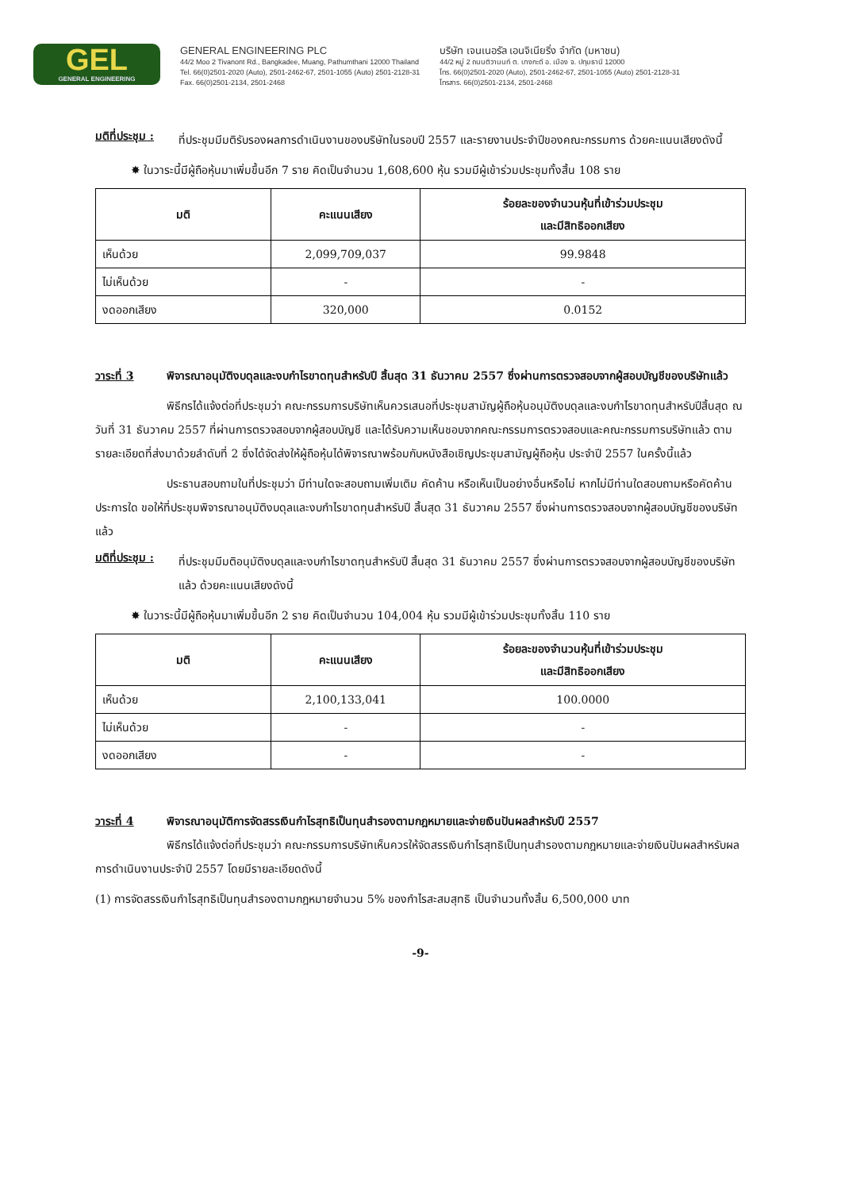GEL
GENERAL ENGINEERING
GENERAL ENGINEERING PLC
44/2 Moo 2 Tivanont Rd., Bangkadee, Muang, Pathumthani 12000 Thailand
Tel. 66(0)2501-2020 (Auto), 2501-2462-67, 2501-1055 (Auto) 2501-2128-31
Fax. 66(0)2501-2134, 2501-2468
บริษัท เจนเนอรัล เอนจิเนียริ่ง จำกัด (มหาชน)
44/2 หมู่ 2 ถนนติวานนท์ ต. บางกะดี อ. เมือง จ. ปทุมธานี 12000
โทร. 66(0)2501-2020 (Auto), 2501-2462-67, 2501-1055 (Auto) 2501-2128-31
โทรสาร. 66(0)2501-2134, 2501-2468
มติที่ประชุม :
ที่ประชุมมีมติรับรองผลการดำเนินงานของบริษัทในรอบปี 2557 และรายงานประจำปีของคณะกรรมการ ด้วยคะแนนเสียงดังนี้
✸ ในวาระนี้มีผู้ถือหุ้นมาเพิ่มขึ้นอีก 7 ราย คิดเป็นจำนวน 1,608,600 หุ้น รวมมีผู้เข้าร่วมประชุมทั้งสิ้น 108 ราย
| มติ | คะแนนเสียง | ร้อยละของจำนวนหุ้นที่เข้าร่วมประชุม และมีสิทธิออกเสียง |
| --- | --- | --- |
| เห็นด้วย | 2,099,709,037 | 99.9848 |
| ไม่เห็นด้วย | - | - |
| งดออกเสียง | 320,000 | 0.0152 |
วาระที่ 3 พิจารณาอนุมัติงบดุลและงบกำไรขาดทุนสำหรับปี สิ้นสุด 31 ธันวาคม 2557 ซึ่งผ่านการตรวจสอบจากผู้สอบบัญชีของบริษัทแล้ว
พิธีกรได้แจ้งต่อที่ประชุมว่า คณะกรรมการบริษัทเห็นควรเสนอที่ประชุมสามัญผู้ถือหุ้นอนุมัติงบดุลและงบกำไรขาดทุนสำหรับปีสิ้นสุด ณ วันที่ 31 ธันวาคม 2557 ที่ผ่านการตรวจสอบจากผู้สอบบัญชี และได้รับความเห็นชอบจากคณะกรรมการตรวจสอบและคณะกรรมการบริษัทแล้ว ตามรายละเอียดที่ส่งมาด้วยลำดับที่ 2 ซึ่งได้จัดส่งให้ผู้ถือหุ้นได้พิจารณาพร้อมกับหนังสือเชิญประชุมสามัญผู้ถือหุ้น ประจำปี 2557 ในครั้งนี้แล้ว
ประธานสอบถามในที่ประชุมว่า มีท่านใดจะสอบถามเพิ่มเติม คัดค้าน หรือเห็นเป็นอย่างอื่นหรือไม่ หากไม่มีท่านใดสอบถามหรือคัดค้านประการใด ขอให้ที่ประชุมพิจารณาอนุมัติงบดุลและงบกำไรขาดทุนสำหรับปี สิ้นสุด 31 ธันวาคม 2557 ซึ่งผ่านการตรวจสอบจากผู้สอบบัญชีของบริษัทแล้ว
มติที่ประชุม :
ที่ประชุมมีมติอนุมัติงบดุลและงบกำไรขาดทุนสำหรับปี สิ้นสุด 31 ธันวาคม 2557 ซึ่งผ่านการตรวจสอบจากผู้สอบบัญชีของบริษัทแล้ว ด้วยคะแนนเสียงดังนี้
✸ ในวาระนี้มีผู้ถือหุ้นมาเพิ่มขึ้นอีก 2 ราย คิดเป็นจำนวน 104,004 หุ้น รวมมีผู้เข้าร่วมประชุมทั้งสิ้น 110 ราย
| มติ | คะแนนเสียง | ร้อยละของจำนวนหุ้นที่เข้าร่วมประชุม และมีสิทธิออกเสียง |
| --- | --- | --- |
| เห็นด้วย | 2,100,133,041 | 100.0000 |
| ไม่เห็นด้วย | - | - |
| งดออกเสียง | - | - |
วาระที่ 4 พิจารณาอนุมัติการจัดสรรเงินกำไรสุทธิเป็นทุนสำรองตามกฎหมายและจ่ายเงินปันผลสำหรับปี 2557
พิธีกรได้แจ้งต่อที่ประชุมว่า คณะกรรมการบริษัทเห็นควรให้จัดสรรเงินกำไรสุทธิเป็นทุนสำรองตามกฎหมายและจ่ายเงินปันผลสำหรับผลการดำเนินงานประจำปี 2557 โดยมีรายละเอียดดังนี้
(1) การจัดสรรเงินกำไรสุทธิเป็นทุนสำรองตามกฎหมายจำนวน 5% ของกำไรสะสมสุทธิ เป็นจำนวนทั้งสิ้น 6,500,000 บาท
-9-